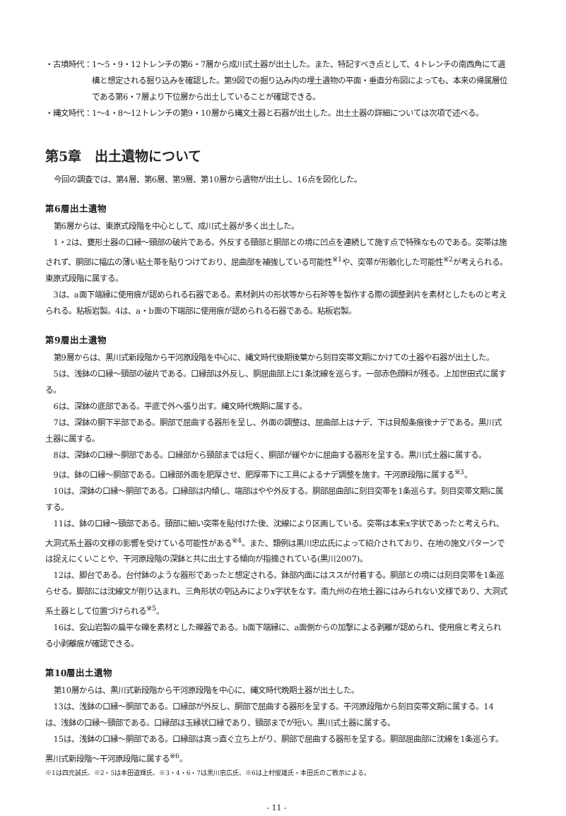・古墳時代： 1～5・9・12トレンチの第6・7層から成川式土器が出土した。また、特記すべき点として、4トレンチの南西角にて遺構と想定される掘り込みを確認した。第9図での掘り込み内の埋土遺物の平面・垂直分布図によっても、本来の帰属層位である第6・7層より下位層から出土していることが確認できる。
・縄文時代： 1～4・8～12トレンチの第9・10層から縄文土器と石器が出土した。出土土器の詳細については次項で述べる。
第5章　出土遺物について
今回の調査では、第4層、第6層、第9層、第10層から遺物が出土し、16点を図化した。
第6層出土遺物
第6層からは、東原式段階を中心として、成川式土器が多く出土した。
1・2は、甕形土器の口縁～頸部の破片である。外反する頸部と胴部との境に凹点を連続して施す点で特殊なものである。突帯は施されず、胴部に幅広の薄い粘土帯を貼りつけており、屈曲部を補強している可能性<sup>※1</sup>や、突帯が形骸化した可能性<sup>※2</sup>が考えられる。東原式段階に属する。
3は、a面下端縁に使用痕が認められる石器である。素材剥片の形状等から石斧等を製作する際の調整剥片を素材としたものと考えられる。粘板岩製。4は、a・b面の下端部に使用痕が認められる石器である。粘板岩製。
第9層出土遺物
第9層からは、黒川式新段階から干河原段階を中心に、縄文時代後期後葉から刻目突帯文期にかけての土器や石器が出土した。
5は、浅鉢の口縁～頸部の破片である。口縁部は外反し、胴屈曲部上に1条沈線を巡らす。一部赤色顔料が残る。上加世田式に属する。
6は、深鉢の底部である。平底で外へ張り出す。縄文時代晩期に属する。
7は、深鉢の胴下半部である。胴部で屈曲する器形を呈し、外面の調整は、屈曲部上はナデ、下は貝殻条痕後ナデである。黒川式土器に属する。
8は、深鉢の口縁～胴部である。口縁部から頸部までは短く、胴部が緩やかに屈曲する器形を呈する。黒川式土器に属する。
9は、鉢の口縁～胴部である。口縁部外面を肥厚させ、肥厚帯下に工具によるナデ調整を施す。干河原段階に属する<sup>※3</sup>。
10は、深鉢の口縁～胴部である。口縁部は内傾し、端部はやや外反する。胴部屈曲部に刻目突帯を1条巡らす。刻目突帯文期に属する。
11は、鉢の口縁～頸部である。頸部に細い突帯を貼付けた後、沈線により区画している。突帯は本来x字状であったと考えられ、大洞式系土器の文様の影響を受けている可能性がある<sup>※4</sup>。また、類例は黒川忠広氏によって紹介されており、在地の施文パターンでは捉えにくいことや、干河原段階の深鉢と共に出土する傾向が指摘されている(黒川2007)。
12は、脚台である。台付鉢のような器形であったと想定される。鉢部内面にはススが付着する。胴部との境には刻目突帯を1条巡らせる。脚部には沈線文が削り込まれ、三角形状の刳込みによりx字状をなす。南九州の在地土器にはみられない文様であり、大洞式系土器として位置づけられる<sup>※5</sup>。
16は、安山岩製の扁平な礫を素材とした礫器である。b面下端縁に、a面側からの加撃による剥離が認められ、使用痕と考えられる小剥離痕が確認できる。
第10層出土遺物
第10層からは、黒川式新段階から干河原段階を中心に、縄文時代晩期土器が出土した。
13は、浅鉢の口縁～胴部である。口縁部が外反し、胴部で屈曲する器形を呈する。干河原段階から刻目突帯文期に属する。14は、浅鉢の口縁～頸部である。口縁部は玉縁状口縁であり、頸部までが短い。黒川式土器に属する。
15は、浅鉢の口縁～胴部である。口縁部は真っ直ぐ立ち上がり、胴部で屈曲する器形を呈する。胴部屈曲部に沈線を1条巡らす。黒川式新段階～干河原段階に属する<sup>※6</sup>。
※1は四元誠氏、※2・5は本田道輝氏、※3・4・6・7は黒川忠広氏、※6は上村俊雄氏・本田氏のご教示による。
- 11 -